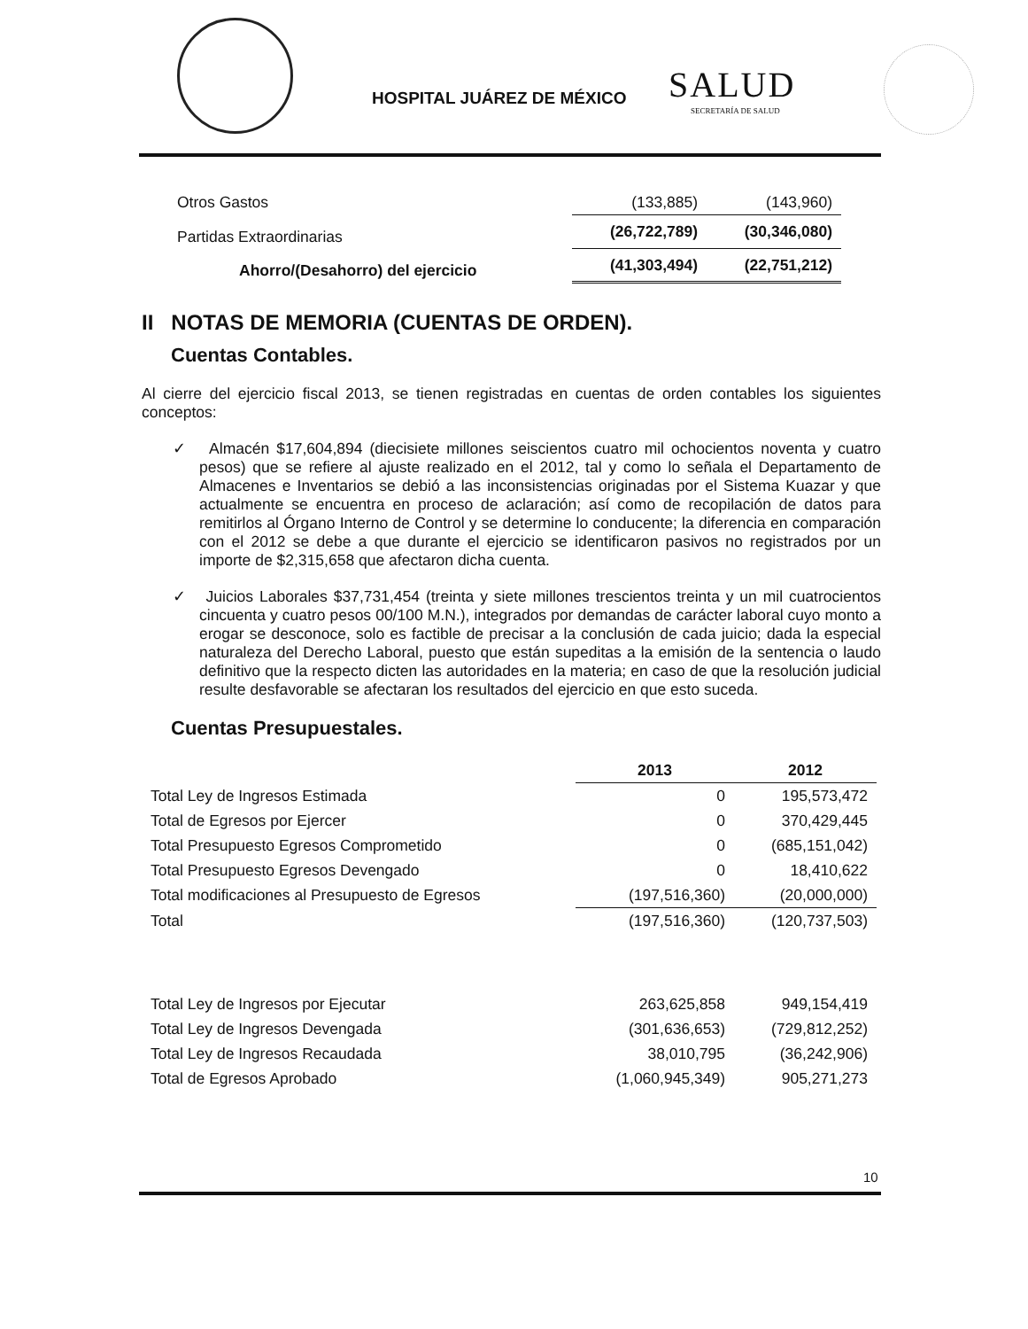HOSPITAL JUÁREZ DE MÉXICO SALUD
SECRETARÍA DE SALUD
| Otros Gastos | (133,885) | (143,960) |
| Partidas Extraordinarias | (26,722,789) | (30,346,080) |
| Ahorro/(Desahorro) del ejercicio | (41,303,494) | (22,751,212) |
II NOTAS DE MEMORIA (CUENTAS DE ORDEN).
Cuentas Contables.
Al cierre del ejercicio fiscal 2013, se tienen registradas en cuentas de orden contables los siguientes conceptos:
✓ Almacén $17,604,894 (diecisiete millones seiscientos cuatro mil ochocientos noventa y cuatro pesos) que se refiere al ajuste realizado en el 2012, tal y como lo señala el Departamento de Almacenes e Inventarios se debió a las inconsistencias originadas por el Sistema Kuazar y que actualmente se encuentra en proceso de aclaración; así como de recopilación de datos para remitirlos al Órgano Interno de Control y se determine lo conducente; la diferencia en comparación con el 2012 se debe a que durante el ejercicio se identificaron pasivos no registrados por un importe de $2,315,658 que afectaron dicha cuenta.
✓ Juicios Laborales $37,731,454 (treinta y siete millones trescientos treinta y un mil cuatrocientos cincuenta y cuatro pesos 00/100 M.N.), integrados por demandas de carácter laboral cuyo monto a erogar se desconoce, solo es factible de precisar a la conclusión de cada juicio; dada la especial naturaleza del Derecho Laboral, puesto que están supeditas a la emisión de la sentencia o laudo definitivo que la respecto dicten las autoridades en la materia; en caso de que la resolución judicial resulte desfavorable se afectaran los resultados del ejercicio en que esto suceda.
Cuentas Presupuestales.
| | 2013 | 2012 |
| --- | --- | --- |
| Total Ley de Ingresos Estimada | 0 | 195,573,472 |
| Total de Egresos por Ejercer | 0 | 370,429,445 |
| Total Presupuesto Egresos Comprometido | 0 | (685,151,042) |
| Total Presupuesto Egresos Devengado | 0 | 18,410,622 |
| Total modificaciones al Presupuesto de Egresos | (197,516,360) | (20,000,000) |
| Total | (197,516,360) | (120,737,503) |
| Total Ley de Ingresos por Ejecutar | 263,625,858 | 949,154,419 |
| Total Ley de Ingresos Devengada | (301,636,653) | (729,812,252) |
| Total Ley de Ingresos Recaudada | 38,010,795 | (36,242,906) |
| Total de Egresos Aprobado | (1,060,945,349) | 905,271,273 |
10